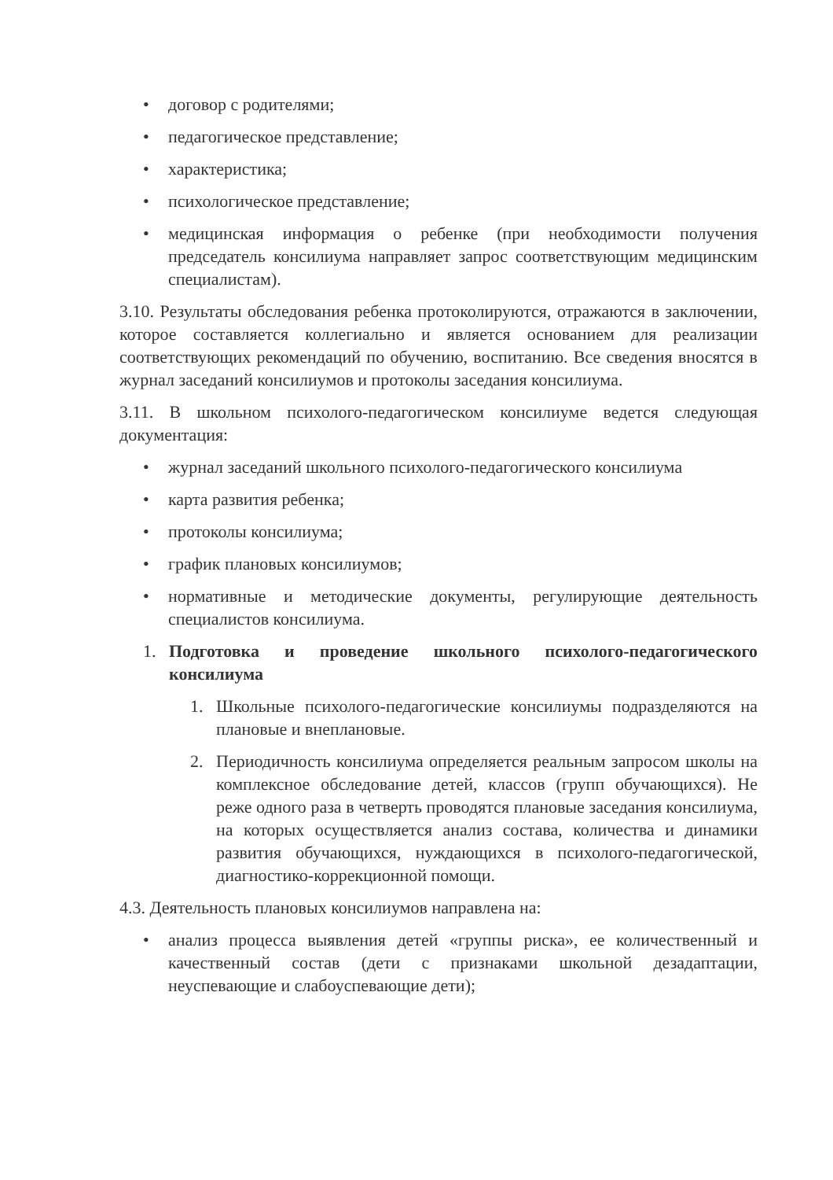• договор с родителями;
• педагогическое представление;
• характеристика;
• психологическое представление;
• медицинская информация о ребенке (при необходимости получения председатель консилиума направляет запрос соответствующим медицинским специалистам).
3.10. Результаты обследования ребенка протоколируются, отражаются в заключении, которое составляется коллегиально и является основанием для реализации соответствующих рекомендаций по обучению, воспитанию. Все сведения вносятся в журнал заседаний консилиумов и протоколы заседания консилиума.
3.11. В школьном психолого-педагогическом консилиуме ведется следующая документация:
• журнал заседаний школьного психолого-педагогического консилиума
• карта развития ребенка;
• протоколы консилиума;
• график плановых консилиумов;
• нормативные и методические документы, регулирующие деятельность специалистов консилиума.
1. Подготовка и проведение школьного психолого-педагогического консилиума
1. Школьные психолого-педагогические консилиумы подразделяются на плановые и внеплановые.
2. Периодичность консилиума определяется реальным запросом школы на комплексное обследование детей, классов (групп обучающихся). Не реже одного раза в четверть проводятся плановые заседания консилиума, на которых осуществляется анализ состава, количества и динамики развития обучающихся, нуждающихся в психолого-педагогической, диагностико-коррекционной помощи.
4.3. Деятельность плановых консилиумов направлена на:
• анализ процесса выявления детей «группы риска», ее количественный и качественный состав (дети с признаками школьной дезадаптации, неуспевающие и слабоуспевающие дети);